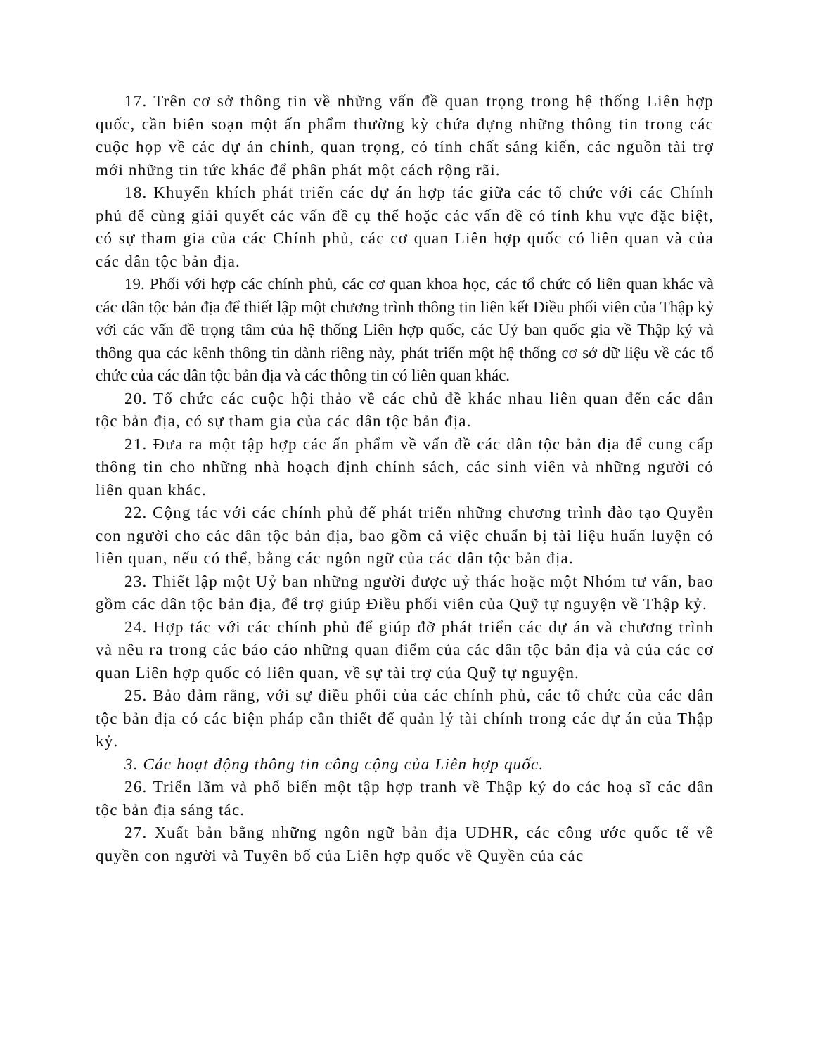17. Trên cơ sở thông tin về những vấn đề quan trọng trong hệ thống Liên hợp quốc, cần biên soạn một ấn phẩm thường kỳ chứa đựng những thông tin trong các cuộc họp về các dự án chính, quan trọng, có tính chất sáng kiến, các nguồn tài trợ mới những tin tức khác để phân phát một cách rộng rãi.
18. Khuyến khích phát triển các dự án hợp tác giữa các tổ chức với các Chính phủ để cùng giải quyết các vấn đề cụ thể hoặc các vấn đề có tính khu vực đặc biệt, có sự tham gia của các Chính phủ, các cơ quan Liên hợp quốc có liên quan và của các dân tộc bản địa.
19. Phối với hợp các chính phủ, các cơ quan khoa học, các tổ chức có liên quan khác và các dân tộc bản địa để thiết lập một chương trình thông tin liên kết Điều phối viên của Thập kỷ với các vấn đề trọng tâm của hệ thống Liên hợp quốc, các Uỷ ban quốc gia về Thập kỷ và thông qua các kênh thông tin dành riêng này, phát triển một hệ thống cơ sở dữ liệu về các tổ chức của các dân tộc bản địa và các thông tin có liên quan khác.
20. Tổ chức các cuộc hội thảo về các chủ đề khác nhau liên quan đến các dân tộc bản địa, có sự tham gia của các dân tộc bản địa.
21. Đưa ra một tập hợp các ấn phẩm về vấn đề các dân tộc bản địa để cung cấp thông tin cho những nhà hoạch định chính sách, các sinh viên và những người có liên quan khác.
22. Cộng tác với các chính phủ để phát triển những chương trình đào tạo Quyền con người cho các dân tộc bản địa, bao gồm cả việc chuẩn bị tài liệu huấn luyện có liên quan, nếu có thể, bằng các ngôn ngữ của các dân tộc bản địa.
23. Thiết lập một Uỷ ban những người được uỷ thác hoặc một Nhóm tư vấn, bao gồm các dân tộc bản địa, để trợ giúp Điều phối viên của Quỹ tự nguyện về Thập kỷ.
24. Hợp tác với các chính phủ để giúp đỡ phát triển các dự án và chương trình và nêu ra trong các báo cáo những quan điểm của các dân tộc bản địa và của các cơ quan Liên hợp quốc có liên quan, về sự tài trợ của Quỹ tự nguyện.
25. Bảo đảm rằng, với sự điều phối của các chính phủ, các tổ chức của các dân tộc bản địa có các biện pháp cần thiết để quản lý tài chính trong các dự án của Thập kỷ.
3. Các hoạt động thông tin công cộng của Liên hợp quốc.
26. Triển lãm và phổ biến một tập hợp tranh về Thập kỷ do các hoạ sĩ các dân tộc bản địa sáng tác.
27. Xuất bản bằng những ngôn ngữ bản địa UDHR, các công ước quốc tế về quyền con người và Tuyên bố của Liên hợp quốc về Quyền của các